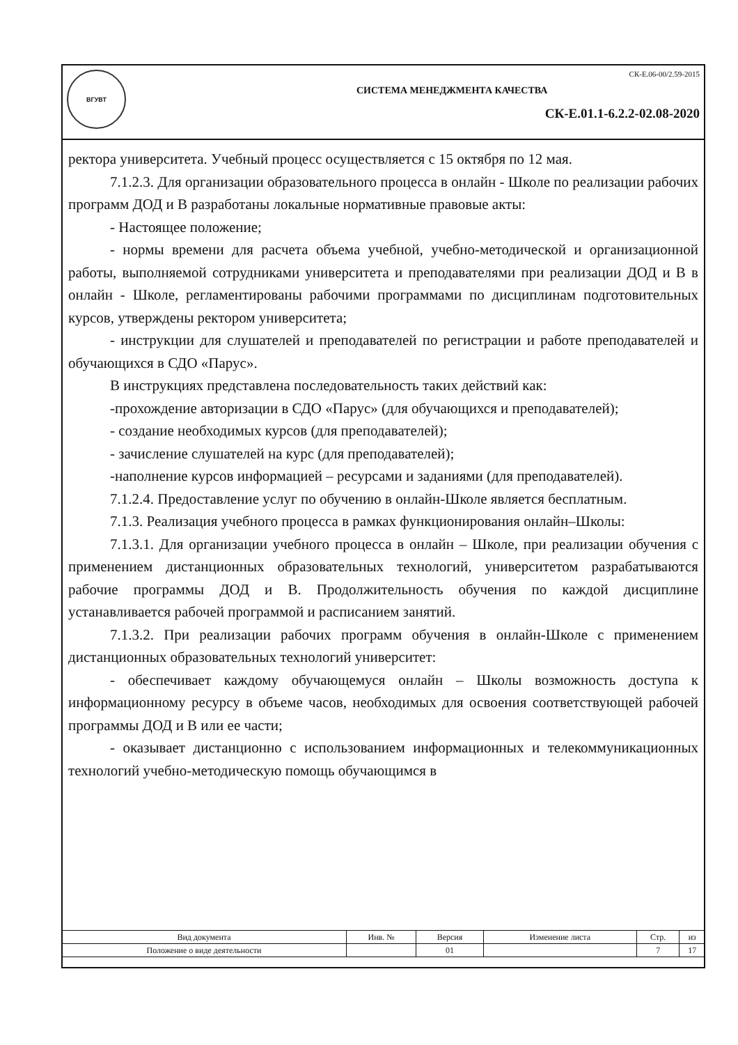ВГУВТ
СК-Е.06-00/2.59-2015
СИСТЕМА МЕНЕДЖМЕНТА КАЧЕСТВА
СК-Е.01.1-6.2.2-02.08-2020
ректора университета. Учебный процесс осуществляется с 15 октября по 12 мая.
7.1.2.3. Для организации образовательного процесса в онлайн - Школе по реализации рабочих программ ДОД и В разработаны локальные нормативные правовые акты:
- Настоящее положение;
- нормы времени для расчета объема учебной, учебно-методической и организационной работы, выполняемой сотрудниками университета и преподавателями при реализации ДОД и В в онлайн - Школе, регламентированы рабочими программами по дисциплинам подготовительных курсов, утверждены ректором университета;
- инструкции для слушателей и преподавателей по регистрации и работе преподавателей и обучающихся в СДО «Парус».
В инструкциях представлена последовательность таких действий как:
-прохождение авторизации в СДО «Парус» (для обучающихся и преподавателей);
- создание необходимых курсов (для преподавателей);
- зачисление слушателей на курс (для преподавателей);
-наполнение курсов информацией – ресурсами и заданиями (для преподавателей).
7.1.2.4. Предоставление услуг по обучению в онлайн-Школе является бесплатным.
7.1.3. Реализация учебного процесса в рамках функционирования онлайн–Школы:
7.1.3.1. Для организации учебного процесса в онлайн – Школе, при реализации обучения с применением дистанционных образовательных технологий, университетом разрабатываются рабочие программы ДОД и В. Продолжительность обучения по каждой дисциплине устанавливается рабочей программой и расписанием занятий.
7.1.3.2. При реализации рабочих программ обучения в онлайн-Школе с применением дистанционных образовательных технологий университет:
- обеспечивает каждому обучающемуся онлайн – Школы возможность доступа к информационному ресурсу в объеме часов, необходимых для освоения соответствующей рабочей программы ДОД и В или ее части;
- оказывает дистанционно с использованием информационных и телекоммуникационных технологий учебно-методическую помощь обучающимся в
| Вид документа | Инв. № | Версия | Изменение листа | Стр. | из |
| --- | --- | --- | --- | --- | --- |
| Положение о виде деятельности | | 01 | | 7 | 17 |